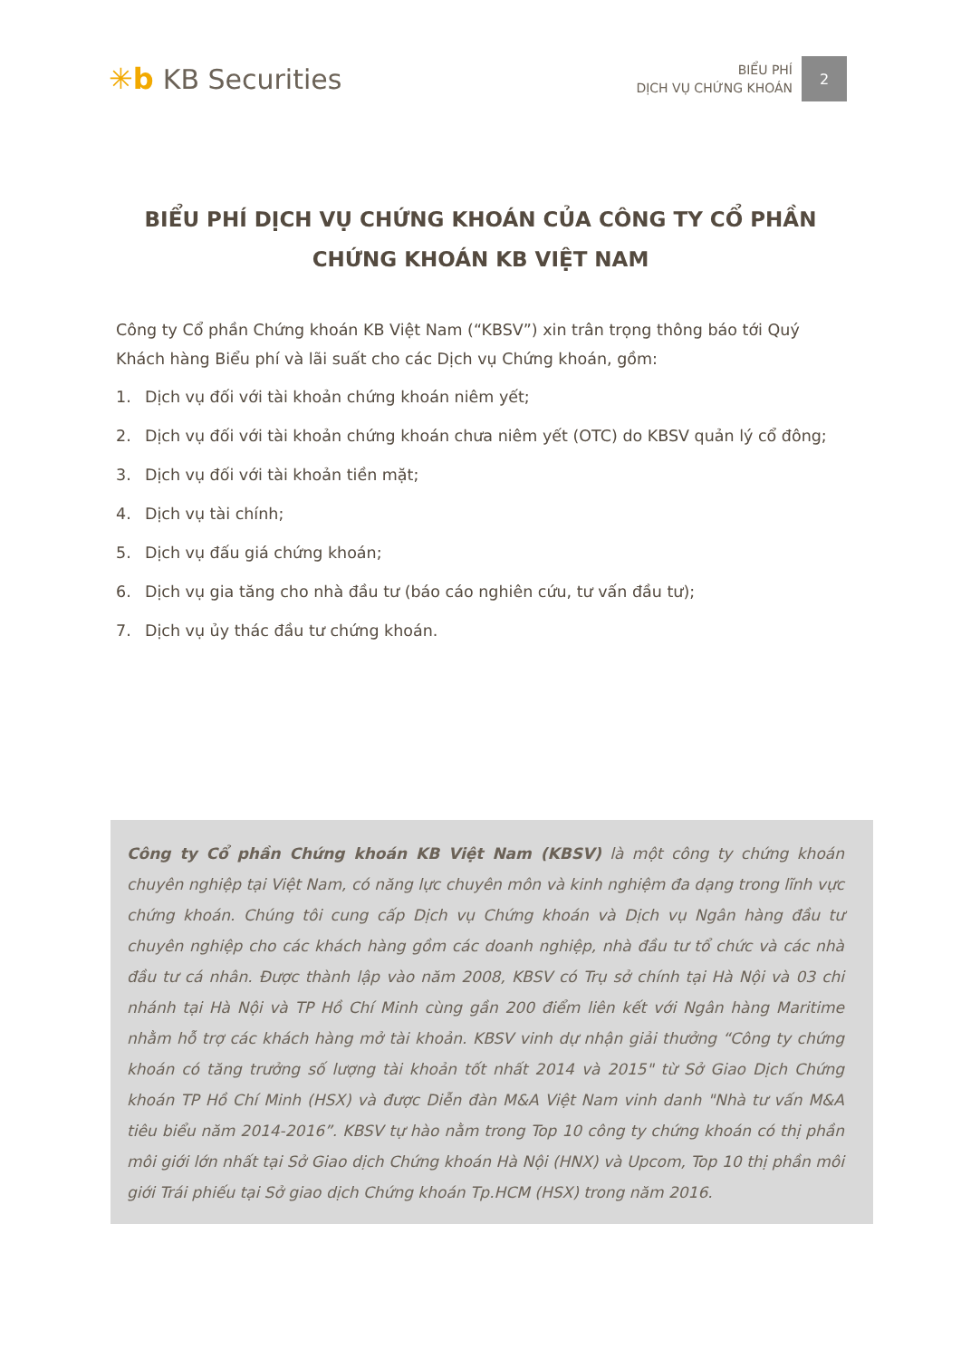✳b KB Securities
BIỂU PHÍ
DỊCH VỤ CHỨNG KHOÁN
2
BIỂU PHÍ DỊCH VỤ CHỨNG KHOÁN CỦA CÔNG TY CỔ PHẦN CHỨNG KHOÁN KB VIỆT NAM
Công ty Cổ phần Chứng khoán KB Việt Nam (“KBSV”) xin trân trọng thông báo tới Quý Khách hàng Biểu phí và lãi suất cho các Dịch vụ Chứng khoán, gồm:
1. Dịch vụ đối với tài khoản chứng khoán niêm yết;
2. Dịch vụ đối với tài khoản chứng khoán chưa niêm yết (OTC) do KBSV quản lý cổ đông;
3. Dịch vụ đối với tài khoản tiền mặt;
4. Dịch vụ tài chính;
5. Dịch vụ đấu giá chứng khoán;
6. Dịch vụ gia tăng cho nhà đầu tư (báo cáo nghiên cứu, tư vấn đầu tư);
7. Dịch vụ ủy thác đầu tư chứng khoán.
Công ty Cổ phần Chứng khoán KB Việt Nam (KBSV) là một công ty chứng khoán chuyên nghiệp tại Việt Nam, có năng lực chuyên môn và kinh nghiệm đa dạng trong lĩnh vực chứng khoán. Chúng tôi cung cấp Dịch vụ Chứng khoán và Dịch vụ Ngân hàng đầu tư chuyên nghiệp cho các khách hàng gồm các doanh nghiệp, nhà đầu tư tổ chức và các nhà đầu tư cá nhân. Được thành lập vào năm 2008, KBSV có Trụ sở chính tại Hà Nội và 03 chi nhánh tại Hà Nội và TP Hồ Chí Minh cùng gần 200 điểm liên kết với Ngân hàng Maritime nhằm hỗ trợ các khách hàng mở tài khoản. KBSV vinh dự nhận giải thưởng “Công ty chứng khoán có tăng trưởng số lượng tài khoản tốt nhất 2014 và 2015" từ Sở Giao Dịch Chứng khoán TP Hồ Chí Minh (HSX) và được Diễn đàn M&A Việt Nam vinh danh "Nhà tư vấn M&A tiêu biểu năm 2014-2016”. KBSV tự hào nằm trong Top 10 công ty chứng khoán có thị phần môi giới lớn nhất tại Sở Giao dịch Chứng khoán Hà Nội (HNX) và Upcom, Top 10 thị phần môi giới Trái phiếu tại Sở giao dịch Chứng khoán Tp.HCM (HSX) trong năm 2016.